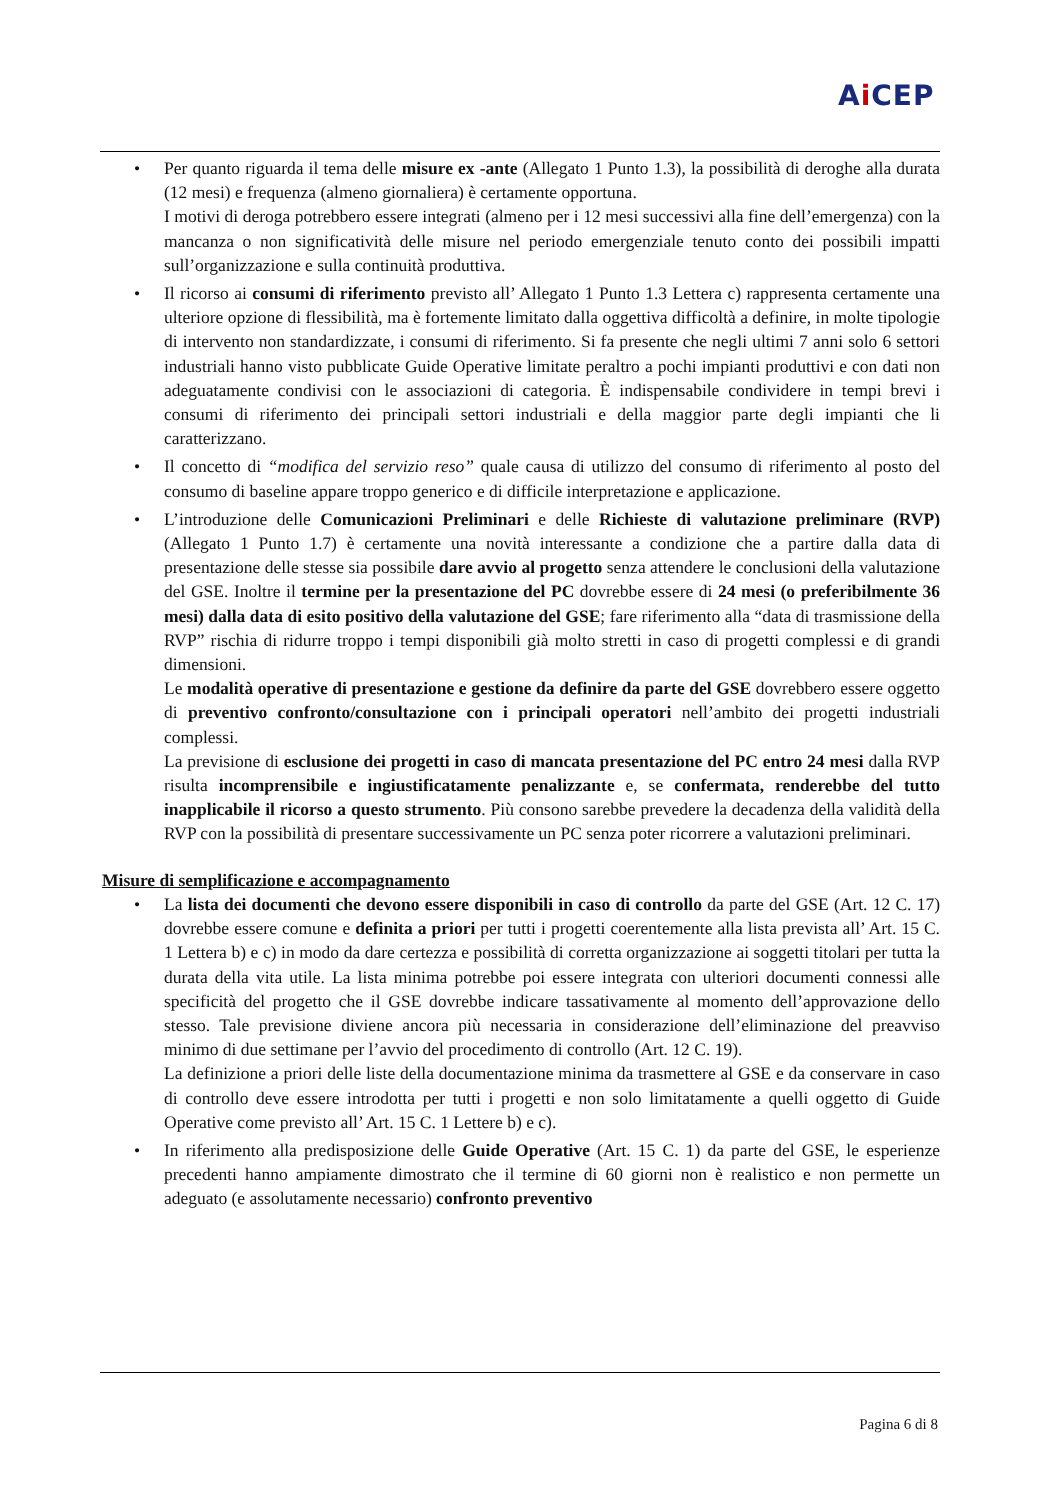Ai CEP
• Per quanto riguarda il tema delle misure ex -ante (Allegato 1 Punto 1.3), la possibilità di deroghe alla durata (12 mesi) e frequenza (almeno giornaliera) è certamente opportuna.
I motivi di deroga potrebbero essere integrati (almeno per i 12 mesi successivi alla fine dell’emergenza) con la mancanza o non significatività delle misure nel periodo emergenziale tenuto conto dei possibili impatti sull’organizzazione e sulla continuità produttiva.
• Il ricorso ai consumi di riferimento previsto all’ Allegato 1 Punto 1.3 Lettera c) rappresenta certamente una ulteriore opzione di flessibilità, ma è fortemente limitato dalla oggettiva difficoltà a definire, in molte tipologie di intervento non standardizzate, i consumi di riferimento. Si fa presente che negli ultimi 7 anni solo 6 settori industriali hanno visto pubblicate Guide Operative limitate peraltro a pochi impianti produttivi e con dati non adeguatamente condivisi con le associazioni di categoria. È indispensabile condividere in tempi brevi i consumi di riferimento dei principali settori industriali e della maggior parte degli impianti che li caratterizzano.
• Il concetto di “modifica del servizio reso” quale causa di utilizzo del consumo di riferimento al posto del consumo di baseline appare troppo generico e di difficile interpretazione e applicazione.
• L’introduzione delle Comunicazioni Preliminari e delle Richieste di valutazione preliminare (RVP) (Allegato 1 Punto 1.7) è certamente una novità interessante a condizione che a partire dalla data di presentazione delle stesse sia possibile dare avvio al progetto senza attendere le conclusioni della valutazione del GSE. Inoltre il termine per la presentazione del PC dovrebbe essere di 24 mesi (o preferibilmente 36 mesi) dalla data di esito positivo della valutazione del GSE; fare riferimento alla “data di trasmissione della RVP” rischia di ridurre troppo i tempi disponibili già molto stretti in caso di progetti complessi e di grandi dimensioni.
Le modalità operative di presentazione e gestione da definire da parte del GSE dovrebbero essere oggetto di preventivo confronto/consultazione con i principali operatori nell’ambito dei progetti industriali complessi.
La previsione di esclusione dei progetti in caso di mancata presentazione del PC entro 24 mesi dalla RVP risulta incomprensibile e ingiustificatamente penalizzante e, se confermata, renderebbe del tutto inapplicabile il ricorso a questo strumento. Più consono sarebbe prevedere la decadenza della validità della RVP con la possibilità di presentare successivamente un PC senza poter ricorrere a valutazioni preliminari.
Misure di semplificazione e accompagnamento
• La lista dei documenti che devono essere disponibili in caso di controllo da parte del GSE (Art. 12 C. 17) dovrebbe essere comune e definita a priori per tutti i progetti coerentemente alla lista prevista all’ Art. 15 C. 1 Lettera b) e c) in modo da dare certezza e possibilità di corretta organizzazione ai soggetti titolari per tutta la durata della vita utile. La lista minima potrebbe poi essere integrata con ulteriori documenti connessi alle specificità del progetto che il GSE dovrebbe indicare tassativamente al momento dell’approvazione dello stesso. Tale previsione diviene ancora più necessaria in considerazione dell’eliminazione del preavviso minimo di due settimane per l’avvio del procedimento di controllo (Art. 12 C. 19).
La definizione a priori delle liste della documentazione minima da trasmettere al GSE e da conservare in caso di controllo deve essere introdotta per tutti i progetti e non solo limitatamente a quelli oggetto di Guide Operative come previsto all’ Art. 15 C. 1 Lettere b) e c).
• In riferimento alla predisposizione delle Guide Operative (Art. 15 C. 1) da parte del GSE, le esperienze precedenti hanno ampiamente dimostrato che il termine di 60 giorni non è realistico e non permette un adeguato (e assolutamente necessario) confronto preventivo
Pagina 6 di 8